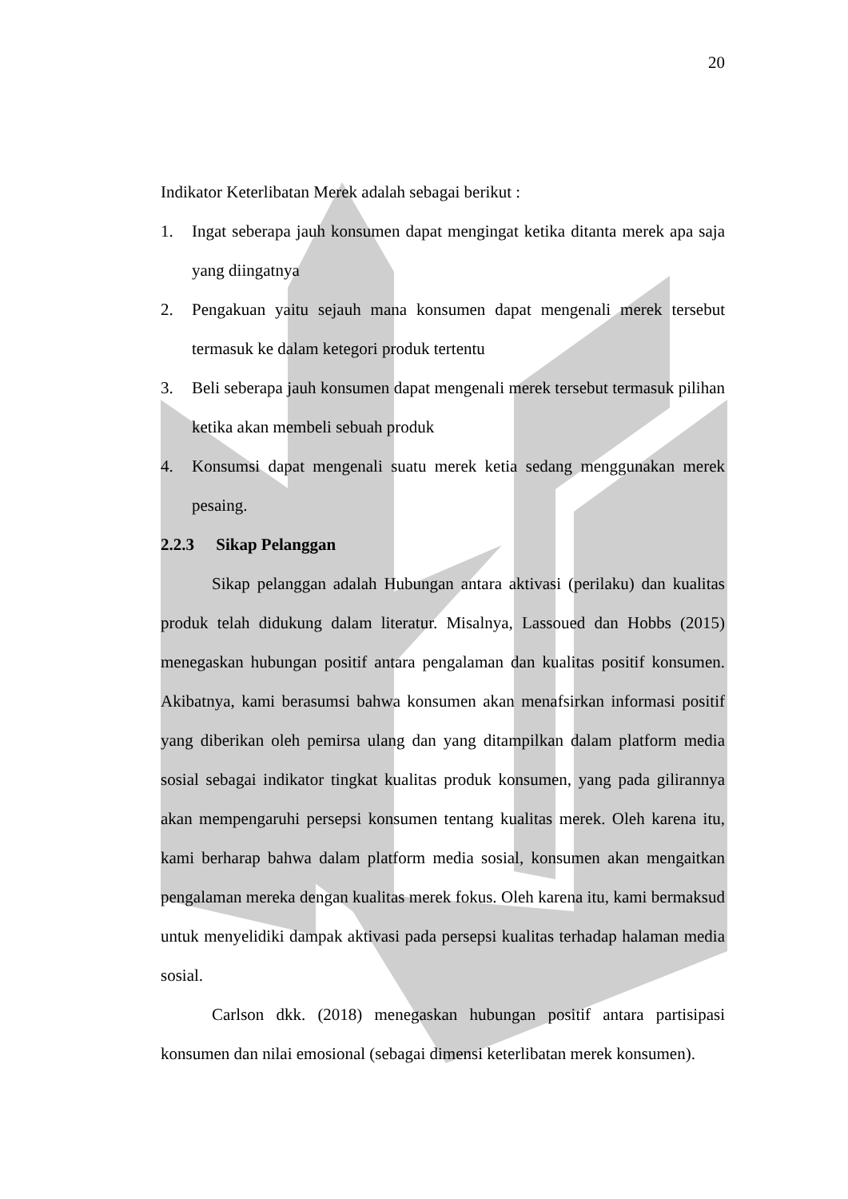20
Indikator Keterlibatan Merek adalah sebagai berikut :
1. Ingat seberapa jauh konsumen dapat mengingat ketika ditanta merek apa saja yang diingatnya
2. Pengakuan yaitu sejauh mana konsumen dapat mengenali merek tersebut termasuk ke dalam ketegori produk tertentu
3. Beli seberapa jauh konsumen dapat mengenali merek tersebut termasuk pilihan ketika akan membeli sebuah produk
4. Konsumsi dapat mengenali suatu merek ketia sedang menggunakan merek pesaing.
2.2.3 Sikap Pelanggan
Sikap pelanggan adalah Hubungan antara aktivasi (perilaku) dan kualitas produk telah didukung dalam literatur. Misalnya, Lassoued dan Hobbs (2015) menegaskan hubungan positif antara pengalaman dan kualitas positif konsumen. Akibatnya, kami berasumsi bahwa konsumen akan menafsirkan informasi positif yang diberikan oleh pemirsa ulang dan yang ditampilkan dalam platform media sosial sebagai indikator tingkat kualitas produk konsumen, yang pada gilirannya akan mempengaruhi persepsi konsumen tentang kualitas merek. Oleh karena itu, kami berharap bahwa dalam platform media sosial, konsumen akan mengaitkan pengalaman mereka dengan kualitas merek fokus. Oleh karena itu, kami bermaksud untuk menyelidiki dampak aktivasi pada persepsi kualitas terhadap halaman media sosial.
Carlson dkk. (2018) menegaskan hubungan positif antara partisipasi konsumen dan nilai emosional (sebagai dimensi keterlibatan merek konsumen).